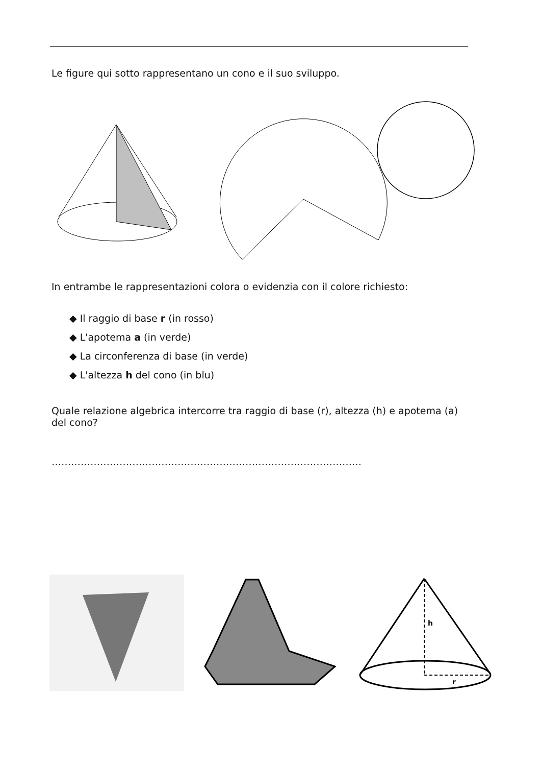Le figure qui sotto rappresentano un cono e il suo sviluppo.
In entrambe le rappresentazioni colora o evidenzia con il colore richiesto:
◆ Il raggio di base r (in rosso)
◆ L'apotema a (in verde)
◆ La circonferenza di base (in verde)
◆ L'altezza h del cono (in blu)
Quale relazione algebrica intercorre tra raggio di base (r), altezza (h) e apotema (a) del cono?
……………………………………………………………………………………
h
r